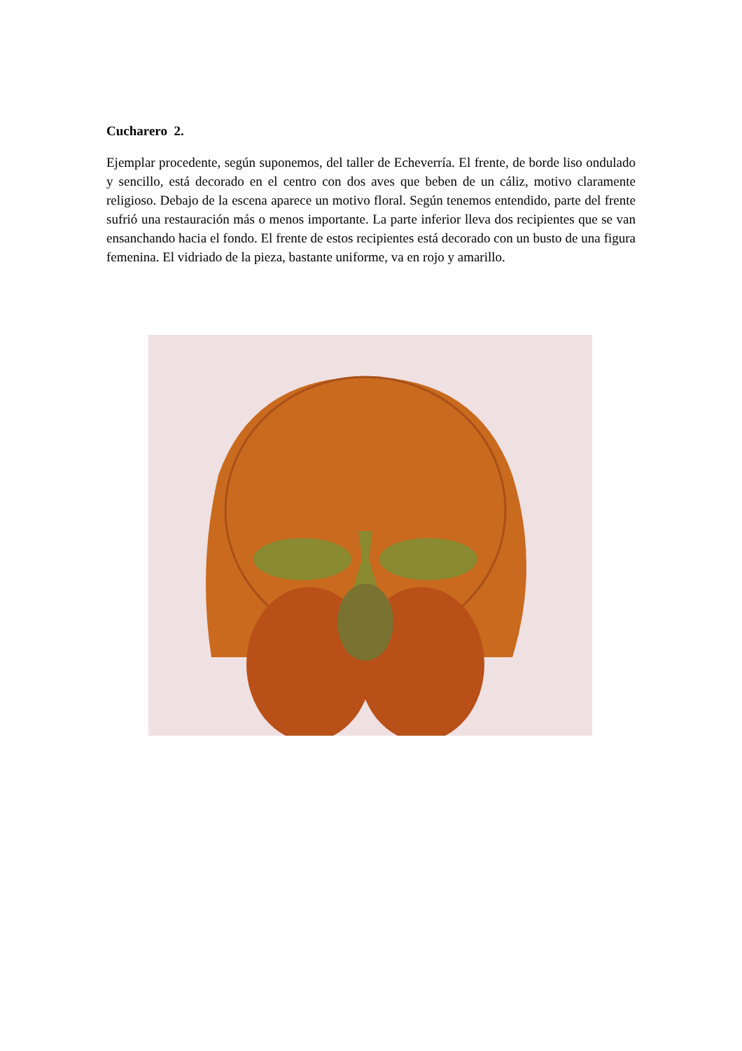Cucharero 2.
Ejemplar procedente, según suponemos, del taller de Echeverría. El frente, de borde liso ondulado y sencillo, está decorado en el centro con dos aves que beben de un cáliz, motivo claramente religioso. Debajo de la escena aparece un motivo floral. Según tenemos entendido, parte del frente sufrió una restauración más o menos importante. La parte inferior lleva dos recipientes que se van ensanchando hacia el fondo. El frente de estos recipientes está decorado con un busto de una figura femenina. El vidriado de la pieza, bastante uniforme, va en rojo y amarillo.